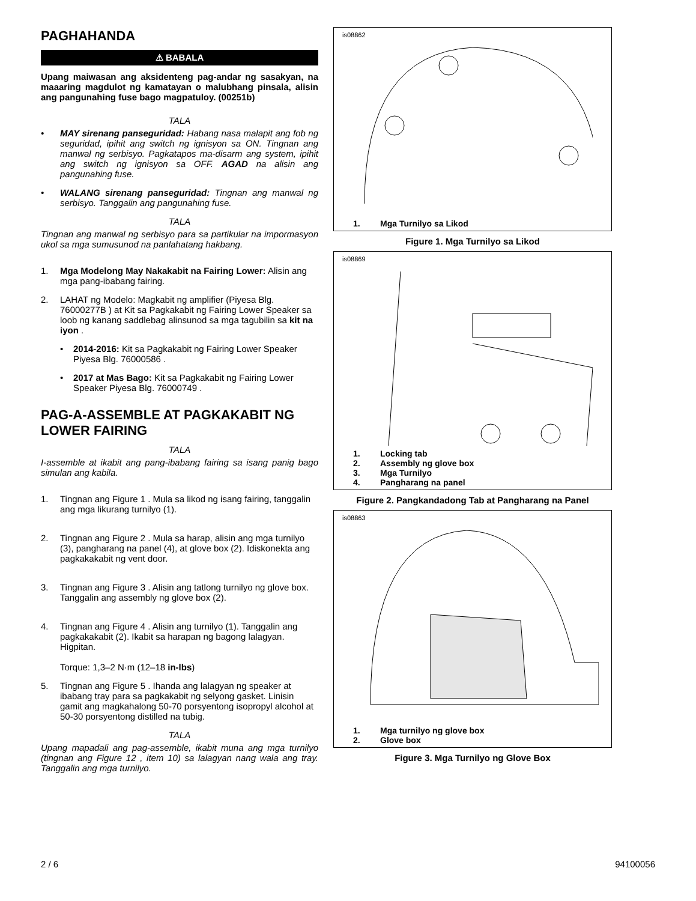PAGHAHANDA
⚠ BABALA
Upang maiwasan ang aksidenteng pag-andar ng sasakyan, na maaaring magdulot ng kamatayan o malubhang pinsala, alisin ang pangunahing fuse bago magpatuloy. (00251b)
TALA
• MAY sirenang panseguridad: Habang nasa malapit ang fob ng seguridad, ipihit ang switch ng ignisyon sa ON. Tingnan ang manwal ng serbisyo. Pagkatapos ma-disarm ang system, ipihit ang switch ng ignisyon sa OFF. AGAD na alisin ang pangunahing fuse.
• WALANG sirenang panseguridad: Tingnan ang manwal ng serbisyo. Tanggalin ang pangunahing fuse.
TALA
Tingnan ang manwal ng serbisyo para sa partikular na impormasyon ukol sa mga sumusunod na panlahatang hakbang.
1. Mga Modelong May Nakakabit na Fairing Lower: Alisin ang mga pang-ibabang fairing.
2. LAHAT ng Modelo: Magkabit ng amplifier (Piyesa Blg. 76000277B ) at Kit sa Pagkakabit ng Fairing Lower Speaker sa loob ng kanang saddlebag alinsunod sa mga tagubilin sa kit na iyon .
• 2014-2016: Kit sa Pagkakabit ng Fairing Lower Speaker Piyesa Blg. 76000586 .
• 2017 at Mas Bago: Kit sa Pagkakabit ng Fairing Lower Speaker Piyesa Blg. 76000749 .
PAG-A-ASSEMBLE AT PAGKAKABIT NG LOWER FAIRING
TALA
I-assemble at ikabit ang pang-ibabang fairing sa isang panig bago simulan ang kabila.
1. Tingnan ang Figure 1 . Mula sa likod ng isang fairing, tanggalin ang mga likurang turnilyo (1).
2. Tingnan ang Figure 2 . Mula sa harap, alisin ang mga turnilyo (3), pangharang na panel (4), at glove box (2). Idiskonekta ang pagkakakabit ng vent door.
3. Tingnan ang Figure 3 . Alisin ang tatlong turnilyo ng glove box. Tanggalin ang assembly ng glove box (2).
4. Tingnan ang Figure 4 . Alisin ang turnilyo (1). Tanggalin ang pagkakakabit (2). Ikabit sa harapan ng bagong lalagyan. Higpitan.
Torque: 1,3–2 N·m (12–18 in-lbs)
5. Tingnan ang Figure 5 . Ihanda ang lalagyan ng speaker at ibabang tray para sa pagkakabit ng selyong gasket. Linisin gamit ang magkahalong 50-70 porsyentong isopropyl alcohol at 50-30 porsyentong distilled na tubig.
TALA
Upang mapadali ang pag-assemble, ikabit muna ang mga turnilyo (tingnan ang Figure 12 , item 10) sa lalagyan nang wala ang tray. Tanggalin ang mga turnilyo.
is08862
1. Mga Turnilyo sa Likod
Figure 1. Mga Turnilyo sa Likod
is08869
1. Locking tab
2. Assembly ng glove box
3. Mga Turnilyo
4. Pangharang na panel
Figure 2. Pangkandadong Tab at Pangharang na Panel
is08863
1. Mga turnilyo ng glove box
2. Glove box
Figure 3. Mga Turnilyo ng Glove Box
2 / 6 94100056